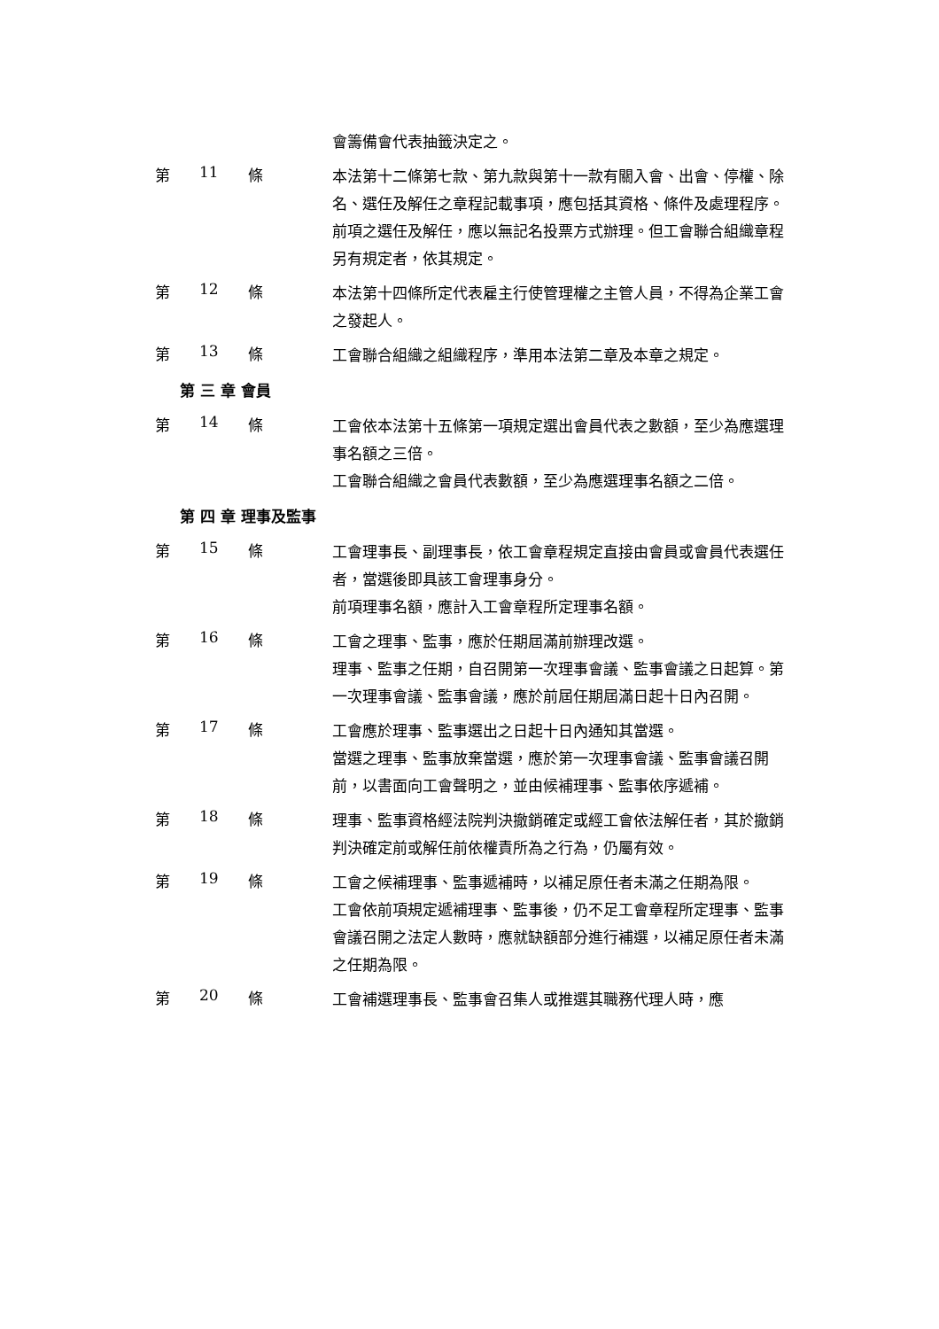會籌備會代表抽籤決定之。
第 11 條
本法第十二條第七款、第九款與第十一款有關入會、出會、停權、除名、選任及解任之章程記載事項，應包括其資格、條件及處理程序。
前項之選任及解任，應以無記名投票方式辦理。但工會聯合組織章程另有規定者，依其規定。
第 12 條
本法第十四條所定代表雇主行使管理權之主管人員，不得為企業工會之發起人。
第 13 條
工會聯合組織之組織程序，準用本法第二章及本章之規定。
第 三 章 會員
第 14 條
工會依本法第十五條第一項規定選出會員代表之數額，至少為應選理事名額之三倍。
工會聯合組織之會員代表數額，至少為應選理事名額之二倍。
第 四 章 理事及監事
第 15 條
工會理事長、副理事長，依工會章程規定直接由會員或會員代表選任者，當選後即具該工會理事身分。
前項理事名額，應計入工會章程所定理事名額。
第 16 條
工會之理事、監事，應於任期屆滿前辦理改選。
理事、監事之任期，自召開第一次理事會議、監事會議之日起算。第一次理事會議、監事會議，應於前屆任期屆滿日起十日內召開。
第 17 條
工會應於理事、監事選出之日起十日內通知其當選。
當選之理事、監事放棄當選，應於第一次理事會議、監事會議召開前，以書面向工會聲明之，並由候補理事、監事依序遞補。
第 18 條
理事、監事資格經法院判決撤銷確定或經工會依法解任者，其於撤銷判決確定前或解任前依權責所為之行為，仍屬有效。
第 19 條
工會之候補理事、監事遞補時，以補足原任者未滿之任期為限。
工會依前項規定遞補理事、監事後，仍不足工會章程所定理事、監事會議召開之法定人數時，應就缺額部分進行補選，以補足原任者未滿之任期為限。
第 20 條
工會補選理事長、監事會召集人或推選其職務代理人時，應